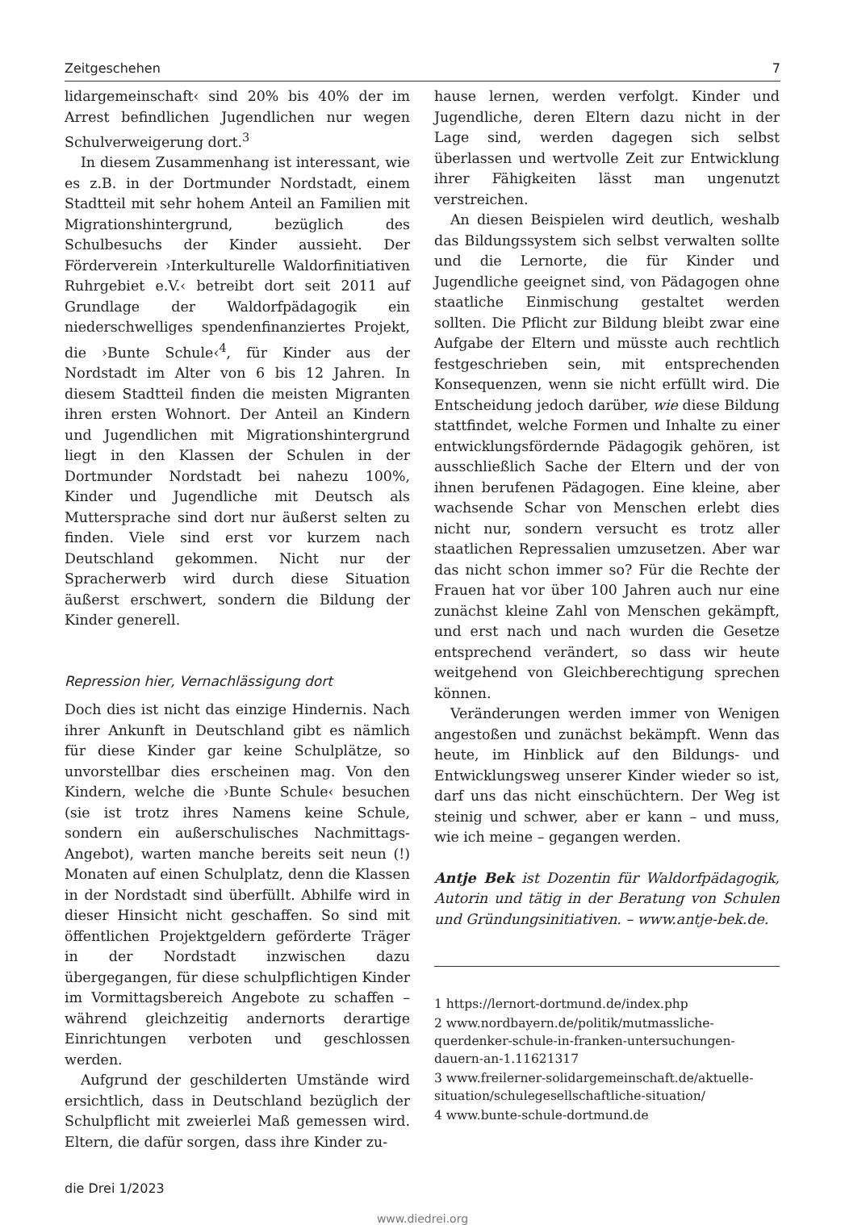Zeitgeschehen 7
lidargemeinschaft‹ sind 20% bis 40% der im Arrest befindlichen Jugendlichen nur wegen Schulverweigerung dort.<sup>3</sup>
In diesem Zusammenhang ist interessant, wie es z.B. in der Dortmunder Nordstadt, einem Stadtteil mit sehr hohem Anteil an Familien mit Migrationshintergrund, bezüglich des Schulbesuchs der Kinder aussieht. Der Förderverein ›Interkulturelle Waldorfinitiativen Ruhrgebiet e.V.‹ betreibt dort seit 2011 auf Grundlage der Waldorfpädagogik ein niederschwelliges spendenfinanziertes Projekt, die ›Bunte Schule‹<sup>4</sup>, für Kinder aus der Nordstadt im Alter von 6 bis 12 Jahren. In diesem Stadtteil finden die meisten Migranten ihren ersten Wohnort. Der Anteil an Kindern und Jugendlichen mit Migrationshintergrund liegt in den Klassen der Schulen in der Dortmunder Nordstadt bei nahezu 100%, Kinder und Jugendliche mit Deutsch als Muttersprache sind dort nur äußerst selten zu finden. Viele sind erst vor kurzem nach Deutschland gekommen. Nicht nur der Spracherwerb wird durch diese Situation äußerst erschwert, sondern die Bildung der Kinder generell.
Repression hier, Vernachlässigung dort
Doch dies ist nicht das einzige Hindernis. Nach ihrer Ankunft in Deutschland gibt es nämlich für diese Kinder gar keine Schulplätze, so unvorstellbar dies erscheinen mag. Von den Kindern, welche die ›Bunte Schule‹ besuchen (sie ist trotz ihres Namens keine Schule, sondern ein außerschulisches Nachmittags-Angebot), warten manche bereits seit neun (!) Monaten auf einen Schulplatz, denn die Klassen in der Nordstadt sind überfüllt. Abhilfe wird in dieser Hinsicht nicht geschaffen. So sind mit öffentlichen Projektgeldern geförderte Träger in der Nordstadt inzwischen dazu übergegangen, für diese schulpflichtigen Kinder im Vormittagsbereich Angebote zu schaffen – während gleichzeitig andernorts derartige Einrichtungen verboten und geschlossen werden.
Aufgrund der geschilderten Umstände wird ersichtlich, dass in Deutschland bezüglich der Schulpflicht mit zweierlei Maß gemessen wird. Eltern, die dafür sorgen, dass ihre Kinder zu-
hause lernen, werden verfolgt. Kinder und Jugendliche, deren Eltern dazu nicht in der Lage sind, werden dagegen sich selbst überlassen und wertvolle Zeit zur Entwicklung ihrer Fähigkeiten lässt man ungenutzt verstreichen.
An diesen Beispielen wird deutlich, weshalb das Bildungssystem sich selbst verwalten sollte und die Lernorte, die für Kinder und Jugendliche geeignet sind, von Pädagogen ohne staatliche Einmischung gestaltet werden sollten. Die Pflicht zur Bildung bleibt zwar eine Aufgabe der Eltern und müsste auch rechtlich festgeschrieben sein, mit entsprechenden Konsequenzen, wenn sie nicht erfüllt wird. Die Entscheidung jedoch darüber, wie diese Bildung stattfindet, welche Formen und Inhalte zu einer entwicklungsfördernde Pädagogik gehören, ist ausschließlich Sache der Eltern und der von ihnen berufenen Pädagogen. Eine kleine, aber wachsende Schar von Menschen erlebt dies nicht nur, sondern versucht es trotz aller staatlichen Repressalien umzusetzen. Aber war das nicht schon immer so? Für die Rechte der Frauen hat vor über 100 Jahren auch nur eine zunächst kleine Zahl von Menschen gekämpft, und erst nach und nach wurden die Gesetze entsprechend verändert, so dass wir heute weitgehend von Gleichberechtigung sprechen können.
Veränderungen werden immer von Wenigen angestoßen und zunächst bekämpft. Wenn das heute, im Hinblick auf den Bildungs- und Entwicklungsweg unserer Kinder wieder so ist, darf uns das nicht einschüchtern. Der Weg ist steinig und schwer, aber er kann – und muss, wie ich meine – gegangen werden.
Antje Bek ist Dozentin für Waldorfpädagogik, Autorin und tätig in der Beratung von Schulen und Gründungsinitiativen. – www.antje-bek.de.
1 https://lernort-dortmund.de/index.php
2 www.nordbayern.de/politik/mutmassliche-querdenker-schule-in-franken-untersuchungen-dauern-an-1.11621317
3 www.freilerner-solidargemeinschaft.de/aktuelle-situation/schulegesellschaftliche-situation/
4 www.bunte-schule-dortmund.de
die Drei 1/2023
www.diedrei.org